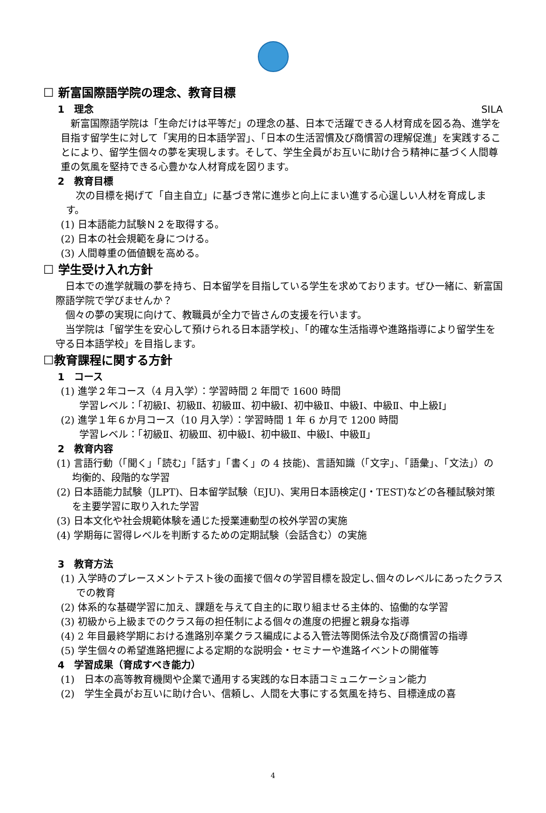SILA
☐ 新富国際語学院の理念、教育目標
1　理念
　新富国際語学院は「生命だけは平等だ」の理念の基、日本で活躍できる人材育成を図る為、進学を目指す留学生に対して「実用的日本語学習」、「日本の生活習慣及び商慣習の理解促進」を実践することにより、留学生個々の夢を実現します。そして、学生全員がお互いに助け合う精神に基づく人間尊重の気風を堅持できる心豊かな人材育成を図ります。
2　教育目標
　次の目標を掲げて「自主自立」に基づき常に進歩と向上にまい進する心逞しい人材を育成します。
(1) 日本語能力試験Ｎ２を取得する。
(2) 日本の社会規範を身につける。
(3) 人間尊重の価値観を高める。
☐ 学生受け入れ方針
　日本での進学就職の夢を持ち、日本留学を目指している学生を求めております。ぜひ一緒に、新富国際語学院で学びませんか？
　個々の夢の実現に向けて、教職員が全力で皆さんの支援を行います。
　当学院は「留学生を安心して預けられる日本語学校」、「的確な生活指導や進路指導により留学生を守る日本語学校」を目指します。
☐教育課程に関する方針
1　コース
(1) 進学２年コース（4 月入学）：学習時間 2 年間で 1600 時間
学習レベル：「初級Ⅰ、初級Ⅱ、初級Ⅲ、初中級Ⅰ、初中級Ⅱ、中級Ⅰ、中級Ⅱ、中上級Ⅰ」
(2) 進学１年６か月コース（10 月入学）：学習時間 1 年 6 か月で 1200 時間
学習レベル：「初級Ⅱ、初級Ⅲ、初中級Ⅰ、初中級Ⅱ、中級Ⅰ、中級Ⅱ」
2　教育内容
(1) 言語行動（「聞く」「読む」「話す」「書く」の 4 技能)、言語知識（「文字」、「語彙」、「文法」）の均衡的、段階的な学習
(2) 日本語能力試験（JLPT)、日本留学試験（EJU)、実用日本語検定(J・TEST)などの各種試験対策を主要学習に取り入れた学習
(3) 日本文化や社会規範体験を通じた授業連動型の校外学習の実施
(4) 学期毎に習得レベルを判断するための定期試験（会話含む）の実施
3　教育方法
(1) 入学時のプレースメントテスト後の面接で個々の学習目標を設定し､個々のレベルにあったクラスでの教育
(2) 体系的な基礎学習に加え、課題を与えて自主的に取り組ませる主体的、協働的な学習
(3) 初級から上級までのクラス毎の担任制による個々の進度の把握と親身な指導
(4) 2 年目最終学期における進路別卒業クラス編成による入管法等関係法令及び商慣習の指導
(5) 学生個々の希望進路把握による定期的な説明会・セミナーや進路イベントの開催等
4　学習成果（育成すべき能力）
(1)　日本の高等教育機関や企業で通用する実践的な日本語コミュニケーション能力
(2)　学生全員がお互いに助け合い、信頼し、人間を大事にする気風を持ち、目標達成の喜
4